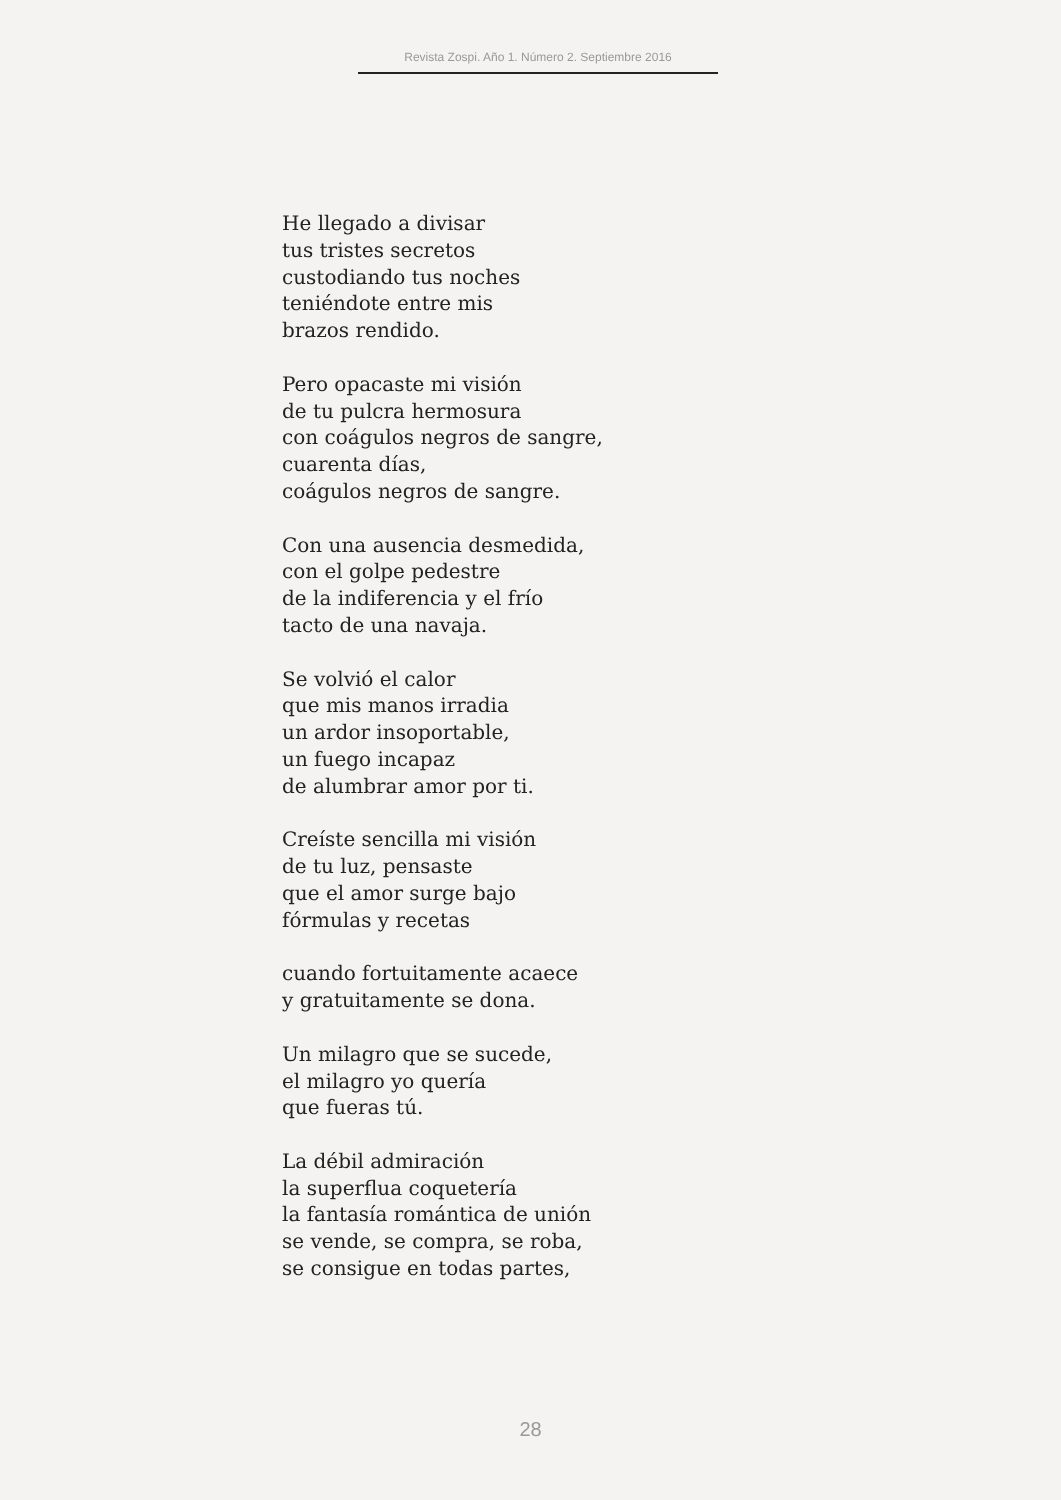Revista Zospi. Año 1. Número 2. Septiembre 2016
He llegado a divisar
tus tristes secretos
custodiando tus noches
teniéndote entre mis
brazos rendido.
Pero opacaste mi visión
de tu pulcra hermosura
con coágulos negros de sangre,
cuarenta días,
coágulos negros de sangre.
Con una ausencia desmedida,
con el golpe pedestre
de la indiferencia y el frío
tacto de una navaja.
Se volvió el calor
que mis manos irradia
un ardor insoportable,
un fuego incapaz
de alumbrar amor por ti.
Creíste sencilla mi visión
de tu luz, pensaste
que el amor surge bajo
fórmulas y recetas
cuando fortuitamente acaece
y gratuitamente se dona.
Un milagro que se sucede,
el milagro yo quería
que fueras tú.
La débil admiración
la superflua coquetería
la fantasía romántica de unión
se vende, se compra, se roba,
se consigue en todas partes,
28